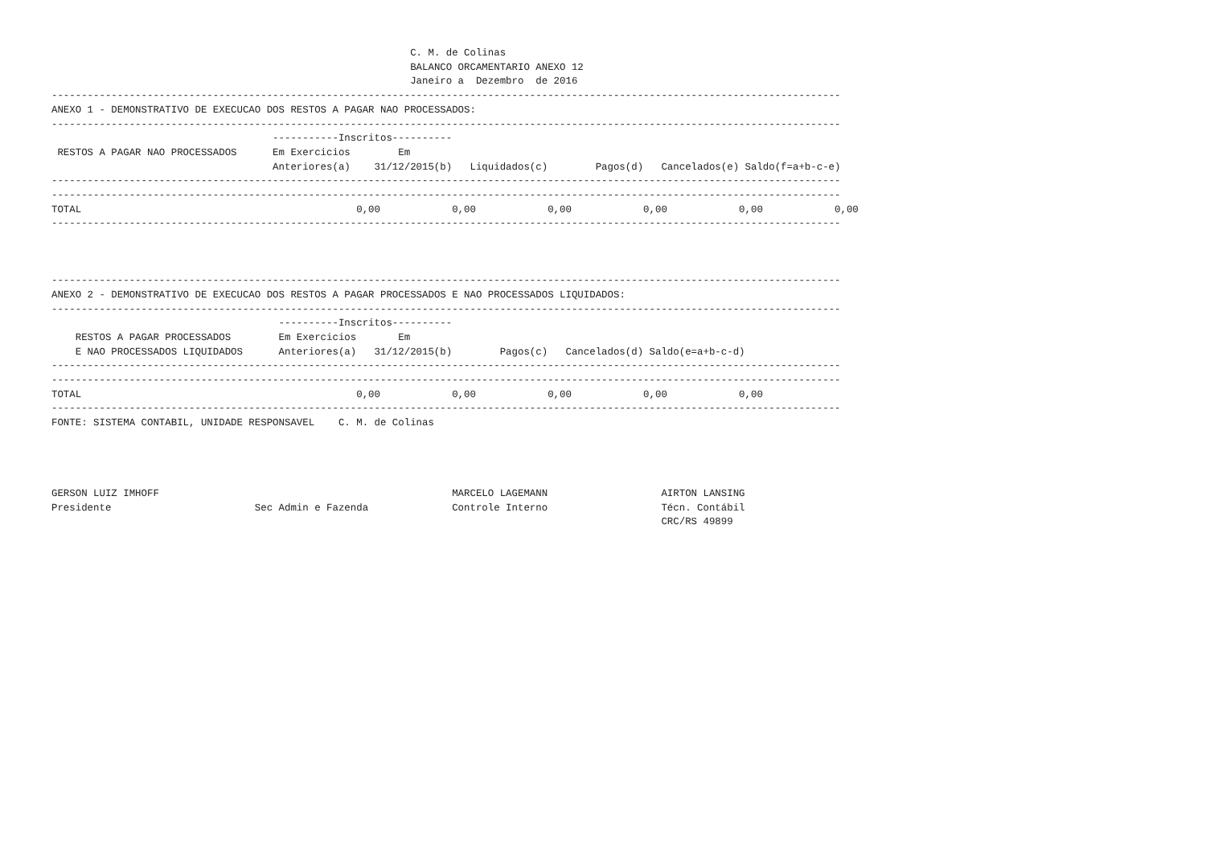C. M. de Colinas
                                                            BALANCO ORCAMENTARIO ANEXO 12
                                                            Janeiro a  Dezembro  de 2016
------------------------------------------------------------------------------------------------------------------------------------
ANEXO 1 - DEMONSTRATIVO DE EXECUCAO DOS RESTOS A PAGAR NAO PROCESSADOS:
------------------------------------------------------------------------------------------------------------------------------------
| | -----------Inscritos---------- | | | | | |
| --- | --- | --- | --- | --- | --- | --- |
| RESTOS A PAGAR NAO PROCESSADOS | Em Exercicios | Em | | | | |
| | Anteriores(a) | 31/12/2015(b) | Liquidados(c) | Pagos(d) | Cancelados(e) | Saldo(f=a+b-c-e) |
------------------------------------------------------------------------------------------------------------------------------------
------------------------------------------------------------------------------------------------------------------------------------
| TOTAL | 0,00 | 0,00 | 0,00 | 0,00 | 0,00 | 0,00 |
------------------------------------------------------------------------------------------------------------------------------------
------------------------------------------------------------------------------------------------------------------------------------
ANEXO 2 - DEMONSTRATIVO DE EXECUCAO DOS RESTOS A PAGAR PROCESSADOS E NAO PROCESSADOS LIQUIDADOS:
------------------------------------------------------------------------------------------------------------------------------------
| | ----------Inscritos---------- | | | | |
| --- | --- | --- | --- | --- | --- |
| RESTOS A PAGAR PROCESSADOS | Em Exercicios | Em | | | |
| E NAO PROCESSADOS LIQUIDADOS | Anteriores(a) | 31/12/2015(b) | Pagos(c) | Cancelados(d) | Saldo(e=a+b-c-d) |
------------------------------------------------------------------------------------------------------------------------------------
------------------------------------------------------------------------------------------------------------------------------------
| TOTAL | 0,00 | 0,00 | 0,00 | 0,00 | 0,00 |
------------------------------------------------------------------------------------------------------------------------------------
FONTE: SISTEMA CONTABIL, UNIDADE RESPONSAVEL    C. M. de Colinas
GERSON LUIZ IMHOFF                                                 MARCELO LAGEMANN                   AIRTON LANSING
Presidente                        Sec Admin e Fazenda              Controle Interno                   Técn. Contábil
                                                                                                      CRC/RS 49899